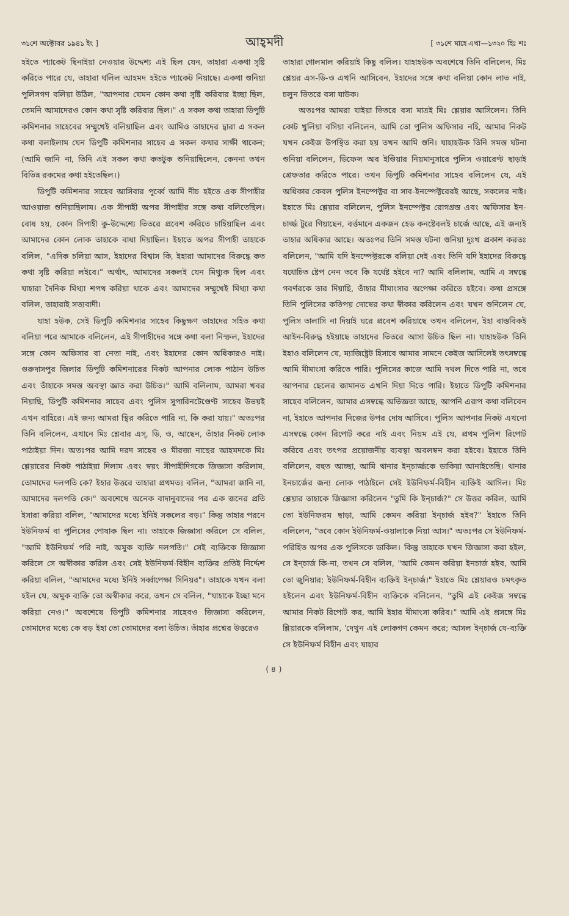৩১শে অক্টোবর ১৯৪১ ইং ] আহ্‌মদী [ ৩১শে মাহে এখা—১৩২০ হিঃ শঃ
হইতে প্যাকেট ছিনাইয়া নেওয়ার উদ্দেশ্য এই ছিল যেন, তাহারা একথা সৃষ্টি করিতে পারে যে, তাহারা থলিল আহমদ হইতে প্যাকেট নিয়াছে। একথা শুনিয়া পুলিসগণ বলিয়া উঠিল, "আপনার যেমন কোন কথা সৃষ্টি করিবার ইচ্ছা ছিল, তেমনি আমাদেরও কোন কথা সৃষ্টি করিবার ছিল।" এ সকল কথা তাহারা ডিপুটি কমিশনার সাহেবের সম্মুখেই বলিয়াছিল এবং আমিও তাহাদের দ্বারা এ সকল কথা বলাইলাম যেন ডিপুটি কমিশনার সাহেব এ সকল কথার সাক্ষী থাকেন; (আমি জানি না, তিনি এই সকল কথা কতটুক শুনিয়াছিলেন, কেননা তখন বিভিন্ন রকমের কথা হইতেছিল।)
ডিপুটি কমিশনার সাহেব আসিবার পূর্ব্বে আমি নীচ হইতে এক সীপাহীর আওয়াজ শুনিয়াছিলাম। এক সীপাহী অপর সীপাহীর সঙ্গে কথা বলিতেছিল। বোধ হয়, কোন সিপাহী কু-উদ্দেশ্যে ভিতরে প্রবেশ করিতে চাহিয়াছিল এবং আমাদের কোন লোক তাহাকে বাধা দিয়াছিল। ইহাতে অপর সীপাহী তাহাকে বলিল, "এদিক চলিয়া আস, ইহাদের বিশ্বাস কি, ইহারা আমাদের বিরুদ্ধে কত কথা সৃষ্টি করিয়া লইবে।" অর্থাৎ, আমাদের সকলই যেন মিথ্যুক ছিল এবং যাহারা দৈনিক মিথ্যা শপথ করিয়া থাকে এবং আমাদের সম্মুখেই মিথ্যা কথা বলিল, তাহারাই সত্যবাদী।
যাহা হউক, সেই ডিপুটি কমিশনার সাহেব কিছুক্ষণ তাহাদের সহিত কথা বলিয়া পরে আমাকে বলিলেন, এই সীপাহীদের সঙ্গে কথা বলা নিস্ফল, ইহাদের সঙ্গে কোন অফিসার বা নেতা নাই, এবং ইহাদের কোন অধিকারও নাই। গুরুদাসপুর জিলার ডিপুটি কমিশনারের নিকট আপনার লোক পাঠান উচিত এবং তাঁহাকে সমস্ত অবস্থা জ্ঞাত করা উচিত।" আমি বলিলাম, আমরা খবর নিয়াছি, ডিপুটি কমিশনার সাহেব এবং পুলিস সুপারিনটেণ্ডেণ্ট সাহেব উভয়ই এখন বাহিরে। এই জন্য আমরা স্থির করিতে পারি না, কি করা যায়।" অতঃপর তিনি বলিলেন, এখানে মিঃ শ্লেবার এস্, ডি, ও, আছেন, তাঁহার নিকট লোক পাঠাইয়া দিন। অতঃপর আমি দরদ সাহেব ও মীরজা নাছের আহমদকে মিঃ শ্লেয়ারের নিকট পাঠাইয়া দিলাম এবং স্বয়ং সীপাহীদিগকে জিজ্ঞাসা করিলাম, তোমাদের দলপতি কে? ইহার উত্তরে তাহারা প্রথমতঃ বলিল, "আমরা জানি না, আমাদের দলপতি কে।" অবশেষে অনেক বাদানুবাদের পর এক জনের প্রতি ইসারা করিয়া বলিল, "আমাদের মধ্যে ইনিই সকলের বড়।" কিন্তু তাহার পরনে ইউনিফর্ম বা পুলিসের পোষাক ছিল না। তাহাকে জিজ্ঞাসা করিলে সে বলিল, "আমি ইউনিফর্ম পরি নাই, অমুক ব্যক্তি দলপতি।" সেই ব্যক্তিকে জিজ্ঞাসা করিলে সে অস্বীকার করিল এবং সেই ইউনিফর্ম-বিহীন ব্যক্তির প্রতিই নির্দ্দেশ করিয়া বলিল, "আমাদের মধ্যে ইনিই সর্ব্বাপেক্ষা সিনিয়র"। তাহাকে যখন বলা হইল যে, অমুক ব্যক্তি তো অস্বীকার করে, তখন সে বলিল, "যাহাকে ইচ্ছা মনে করিয়া নেও।" অবশেষে ডিপুটি কমিশনার সাহেবও জিজ্ঞাসা করিলেন, তোমাদের মধ্যে কে বড় ইহা তো তোমাদের বলা উচিত। তাঁহার প্রশ্নের উত্তরেও
তাহারা গোলমাল করিয়াই কিছু বলিল। যাহাহউক অবশেষে তিনি বলিলেন, মিঃ শ্লেয়র এস-ডি-ও এখনি আসিবেন, ইহাদের সঙ্গে কথা বলিয়া কোন লাভ নাই, চলুন ভিতরে বসা যাউক।
অতঃপর আমরা যাইয়া ভিতরে বসা মাত্রই মিঃ শ্লেয়ার আসিলেন। তিনি কোট খুলিয়া বসিয়া বলিলেন, আমি তো পুলিস অফিসার নহি, আমার নিকট যখন কেইজ উপস্থিত করা হয় তখন আমি শুনি। যাহাহউক তিনি সমস্ত ঘটনা শুনিয়া বলিলেন, ডিফেন্স অব ইণ্ডিয়ার নিয়মানুসারে পুলিস ওয়ারেণ্ট ছাড়াই গ্রেফতার করিতে পারে। তখন ডিপুটি কমিশনার সাহেব বলিলেন যে, এই অধিকার কেবল পুলিস ইনস্পেক্টর বা সাব-ইনস্পেক্টরেরই আছে, সকলের নাই। ইহাতে মিঃ শ্লেয়ার বলিলেন, পুলিস ইনস্পেক্টর রোগগ্রস্ত এবং অফিসার ইন-চার্জ্জ টুরে গিয়াছেন, বর্ত্তমানে একজন হেড কনষ্টেবলই চার্জে আছে, এই জন্যই তাহার অধিকার আছে। অতঃপর তিনি সমস্ত ঘটনা শুনিয়া দুঃখ প্রকাশ করতঃ বলিলেন, "আমি যদি ইনস্পেক্টরকে বলিয়া দেই এবং তিনি যদি ইহাদের বিরুদ্ধে যথোচিত ষ্টেপ নেন তবে কি যথেষ্ট হইবে না? আমি বলিলাম, আমি এ সম্বন্ধে গবর্ণরকে তার দিয়াছি, তাঁহার মীমাংসার অপেক্ষা করিতে হইবে। কথা প্রসঙ্গে তিনি পুলিসের কতিপয় দোষের কথা স্বীকার করিলেন এবং যখন শুনিলেন যে, পুলিস তালাসি না দিয়াই ঘরে প্রবেশ করিয়াছে তখন বলিলেন, ইহা বাস্তবিকই আইন-বিরুদ্ধ হইয়াছে তাহাদের ভিতরে আসা উচিত ছিল না। যাহাহউক তিনি ইহাও বলিলেন যে, ম্যাজিষ্ট্রেট হিসাবে আমার সামনে কেইজ আসিলেই তৎসম্বন্ধে আমি মীমাংসা করিতে পারি। পুলিসের কাজে আমি দখল দিতে পারি না, তবে আপনার ছেলের জামানত এখনি দিয়া দিতে পারি। ইহাতে ডিপুটি কমিশনার সাহেব বলিলেন, আমার এসম্বন্ধে অভিজ্ঞতা আছে, আপনি এরূপ কথা বলিবেন না, ইহাতে আপনার নিজের উপর দোষ আসিবে। পুলিস আপনার নিকট এখনো এসম্বন্ধে কোন রিপোর্ট করে নাই এবং নিয়ম এই যে, প্রথম পুলিশ রিপোর্ট করিবে এবং তৎপর প্রয়োজনীয় ব্যবস্থা অবলম্বন করা হইবে। ইহাতে তিনি বলিলেন, বহুত আচ্ছা, আমি থানার ইন্‌চার্জ্জকে ডাকিয়া আনাইতেছি। থানার ইনচার্জের জন্য লোক পাঠাইলে সেই ইউনিফর্ম-বিহীন ব্যক্তিই আসিল। মিঃ শ্লেয়ার তাহাকে জিজ্ঞাসা করিলেন "তুমি কি ইন্‌চার্জ?" সে উত্তর করিল, আমি তো ইউনিফরম ছাড়া, আমি কেমন করিয়া ইন্‌চার্জ হইব?" ইহাতে তিনি বলিলেন, "তবে কোন ইউনিফর্ম-ওয়ালাকে নিয়া আস।" অতঃপর সে ইউনিফর্ম-পরিহিত অপর এক পুলিসকে ডাকিল। কিন্তু তাহাকে যখন জিজ্ঞাসা করা হইল, সে ইন্‌চার্জ কি-না, তখন সে বলিল, "আমি কেমন করিয়া ইনচার্জ হইব, আমি তো জুনিয়ার; ইউনিফর্ম-বিহীন ব্যক্তিই ইন্‌চার্জ।" ইহাতে মিঃ শ্লেয়ারও চমৎকৃত হইলেন এবং ইউনিফর্ম-বিহীন ব্যক্তিকে বলিলেন, "তুমি এই কেইজ সম্বন্ধে আমার নিকট রিপোর্ট কর, আমি ইহার মীমাংসা করিব।" আমি এই প্রসঙ্গে মিঃ শ্লিয়ারকে বলিলাম, 'দেখুন এই লোকগণ কেমন করে; আসল ইন্‌চার্জ যে-ব্যক্তি সে ইউনিফর্ম বিহীন এবং যাহার
( ৪ )